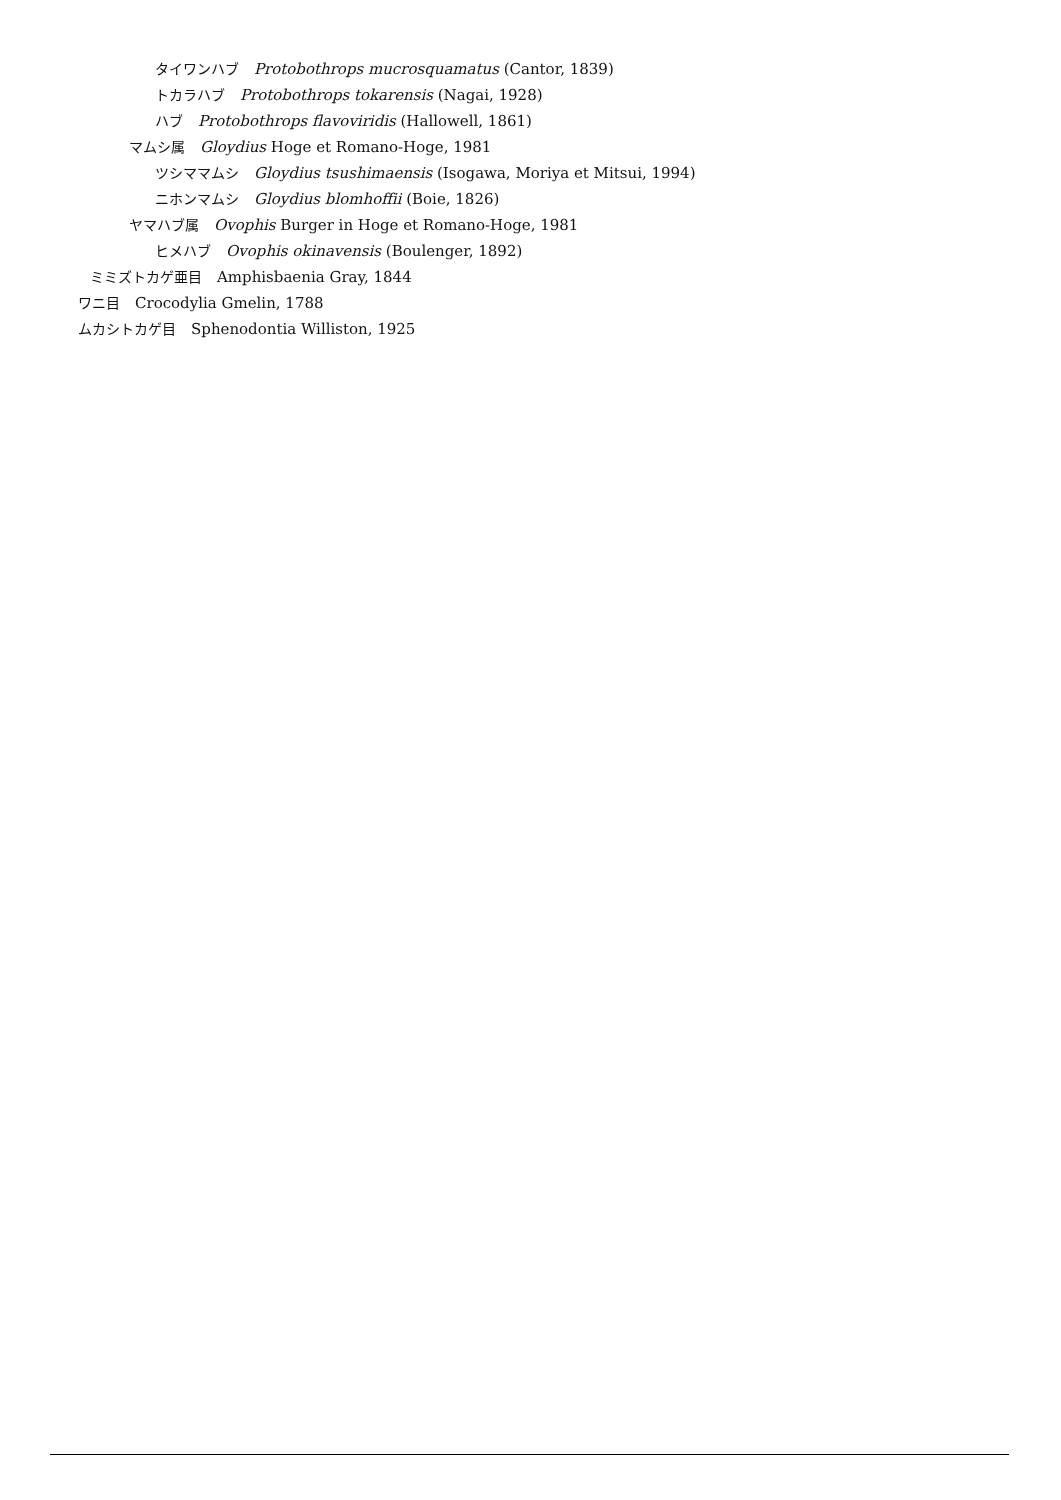タイワンハブ　Protobothrops mucrosquamatus (Cantor, 1839)
トカラハブ　Protobothrops tokarensis (Nagai, 1928)
ハブ　Protobothrops flavoviridis (Hallowell, 1861)
マムシ属　Gloydius Hoge et Romano-Hoge, 1981
ツシママムシ　Gloydius tsushimaensis (Isogawa, Moriya et Mitsui, 1994)
ニホンマムシ　Gloydius blomhoffii (Boie, 1826)
ヤマハブ属　Ovophis Burger in Hoge et Romano-Hoge, 1981
ヒメハブ　Ovophis okinavensis (Boulenger, 1892)
ミミズトカゲ亜目　Amphisbaenia Gray, 1844
ワニ目　Crocodylia Gmelin, 1788
ムカシトカゲ目　Sphenodontia Williston, 1925